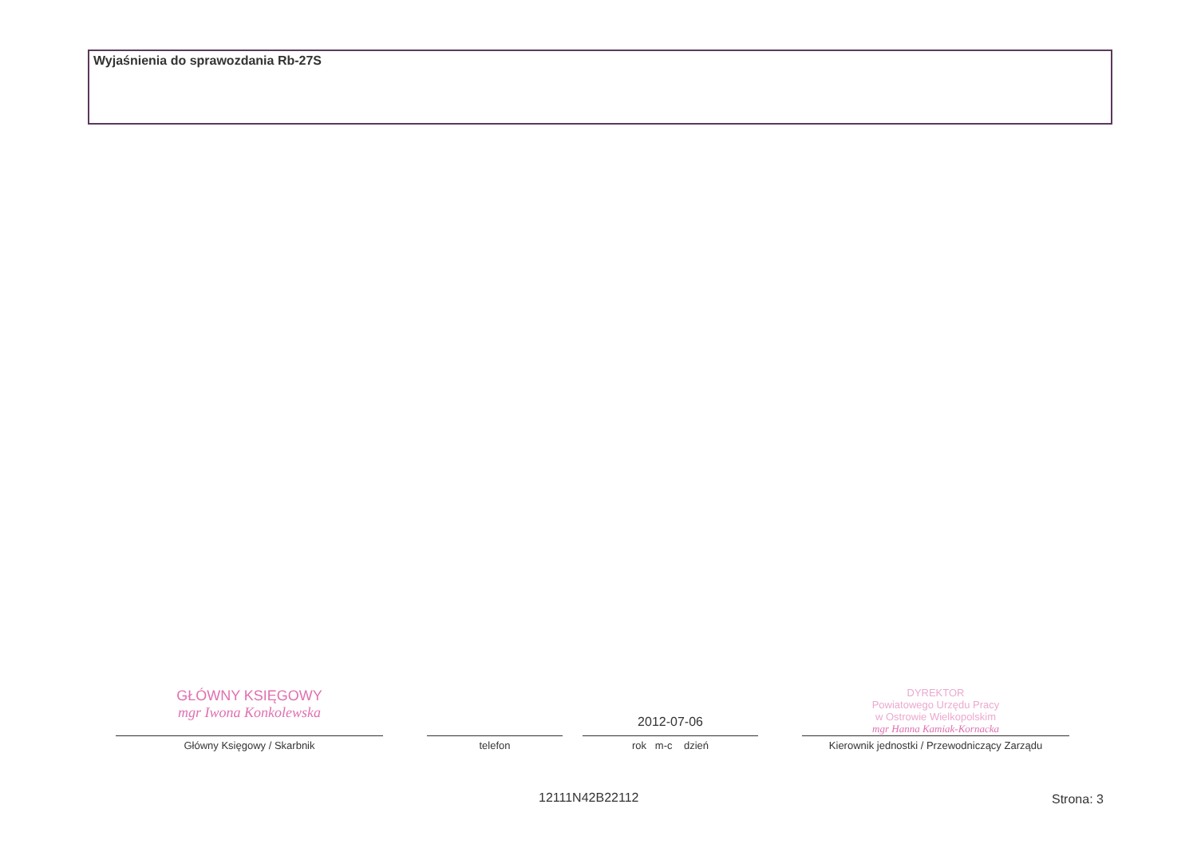Wyjaśnienia do sprawozdania Rb-27S
GŁÓWNY KSIĘGOWY
mgr Iwona Konkolewska
Główny Księgowy / Skarbnik
telefon
2012-07-06
rok m-c dzień
DYREKTOR
Powiatowego Urzędu Pracy
w Ostrowie Wielkopolskim
mgr Hanna Kamiak-Kornacka
Kierownik jednostki / Przewodniczący Zarządu
12111N42B22112 Strona: 3